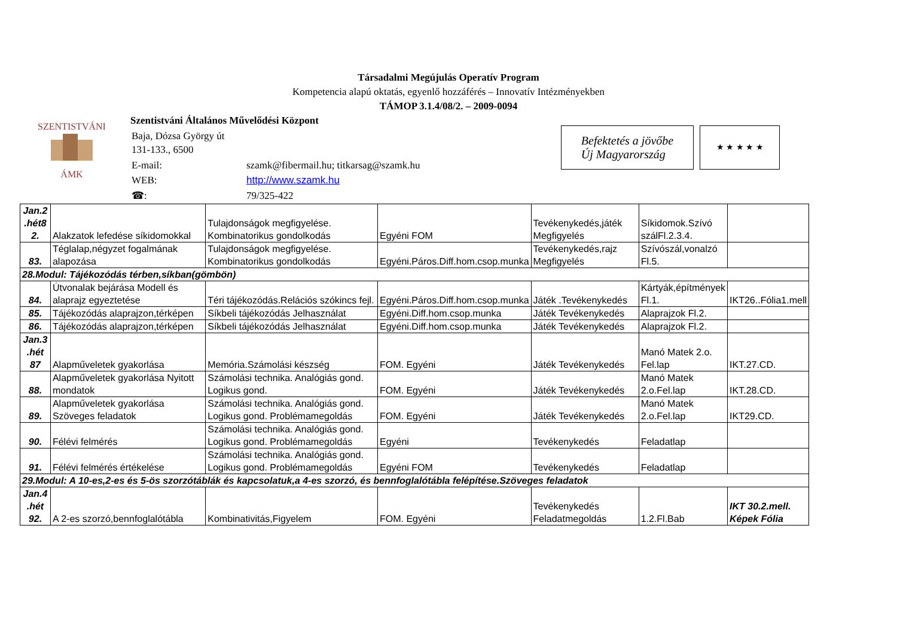Társadalmi Megújulás Operatív Program
Kompetencia alapú oktatás, egyenlő hozzáférés – Innovatív Intézményekben
TÁMOP 3.1.4/08/2. – 2009-0094
SZENTISTVÁNI
ÁMK
Szentistváni Általános Művelődési Központ
| Baja, Dózsa György út 131-133., 6500 | |
| E-mail: | szamk@fibermail.hu; titkarsag@szamk.hu |
| WEB: | http://www.szamk.hu |
| ☎: | 79/325-422 |
Befektetés a jövőbe
Új Magyarország
★ ★ ★ ★ ★
| Jan.2 .hét8 2. | Alakzatok lefedése síkidomokkal | Tulajdonságok megfigyelése. Kombinatorikus gondolkodás | Egyéni FOM | Tevékenykedés,játék Megfigyelés | Síkidomok.Szívó szálFl.2.3.4. | |
| 83. | Téglalap,négyzet fogalmának alapozása | Tulajdonságok megfigyelése. Kombinatorikus gondolkodás | Egyéni.Páros.Diff.hom.csop.munka | Tevékenykedés,rajz Megfigyelés | Szívószál,vonalzó Fl.5. | |
| 28.Modul: Tájékozódás térben,síkban(gömbön) | | | | | | |
| 84. | Útvonalak bejárása Modell és alaprajz egyeztetése | Téri tájékozódás.Relációs szókincs fejl. | Egyéni.Páros.Diff.hom.csop.munka | Játék .Tevékenykedés | Kártyák,építmények Fl.1. | IKT26..Fólia1.mell |
| 85. | Tájékozódás alaprajzon,térképen | Síkbeli tájékozódás Jelhasználat | Egyéni.Diff.hom.csop.munka | Játék Tevékenykedés | Alaprajzok Fl.2. | |
| 86. | Tájékozódás alaprajzon,térképen | Síkbeli tájékozódás Jelhasználat | Egyéni.Diff.hom.csop.munka | Játék Tevékenykedés | Alaprajzok Fl.2. | |
| Jan.3 .hét 87 | Alapműveletek gyakorlása | Memória.Számolási készség | FOM. Egyéni | Játék Tevékenykedés | Manó Matek 2.o. Fel.lap | IKT.27.CD. |
| 88. | Alapműveletek gyakorlása Nyitott mondatok | Számolási technika. Analógiás gond. Logikus gond. | FOM. Egyéni | Játék Tevékenykedés | Manó Matek 2.o.Fel.lap | IKT.28.CD. |
| 89. | Alapműveletek gyakorlása Szöveges feladatok | Számolási technika. Analógiás gond. Logikus gond. Problémamegoldás | FOM. Egyéni | Játék Tevékenykedés | Manó Matek 2.o.Fel.lap | IKT29.CD. |
| 90. | Félévi felmérés | Számolási technika. Analógiás gond. Logikus gond. Problémamegoldás | Egyéni | Tevékenykedés | Feladatlap | |
| 91. | Félévi felmérés értékelése | Számolási technika. Analógiás gond. Logikus gond. Problémamegoldás | Egyéni FOM | Tevékenykedés | Feladatlap | |
| 29.Modul: A 10-es,2-es és 5-ös szorzótáblák és kapcsolatuk,a 4-es szorzó, és bennfoglalótábla felépítése.Szöveges feladatok | | | | | | |
| Jan.4 .hét 92. | A 2-es szorzó,bennfoglalótábla | Kombinativitás,Figyelem | FOM. Egyéni | Tevékenykedés Feladatmegoldás | 1.2.Fl.Bab | IKT 30.2.mell. Képek Fólia |